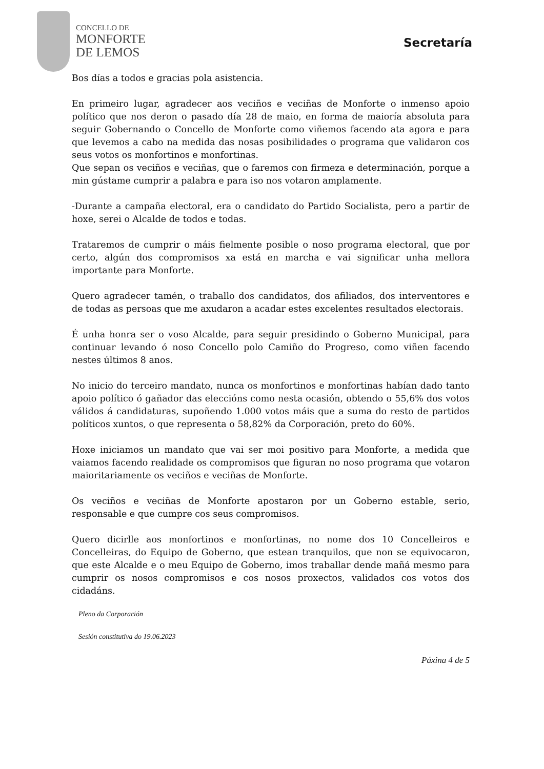CONCELLO DE
MONFORTE
DE LEMOS
Secretaría
Bos días a todos e gracias pola asistencia.
En primeiro lugar, agradecer aos veciños e veciñas de Monforte o inmenso apoio político que nos deron o pasado día 28 de maio, en forma de maioría absoluta para seguir Gobernando o Concello de Monforte como viñemos facendo ata agora e para que levemos a cabo na medida das nosas posibilidades o programa que validaron cos seus votos os monfortinos e monfortinas.
Que sepan os veciños e veciñas, que o faremos con firmeza e determinación, porque a min gústame cumprir a palabra e para iso nos votaron amplamente.
-Durante a campaña electoral, era o candidato do Partido Socialista, pero a partir de hoxe, serei o Alcalde de todos e todas.
Trataremos de cumprir o máis fielmente posible o noso programa electoral, que por certo, algún dos compromisos xa está en marcha e vai significar unha mellora importante para Monforte.
Quero agradecer tamén, o traballo dos candidatos, dos afiliados, dos interventores e de todas as persoas que me axudaron a acadar estes excelentes resultados electorais.
É unha honra ser o voso Alcalde, para seguir presidindo o Goberno Municipal, para continuar levando ó noso Concello polo Camiño do Progreso, como viñen facendo nestes últimos 8 anos.
No inicio do terceiro mandato, nunca os monfortinos e monfortinas habían dado tanto apoio político ó gañador das eleccións como nesta ocasión, obtendo o 55,6% dos votos válidos á candidaturas, supoñendo 1.000 votos máis que a suma do resto de partidos políticos xuntos, o que representa o 58,82% da Corporación, preto do 60%.
Hoxe iniciamos un mandato que vai ser moi positivo para Monforte, a medida que vaiamos facendo realidade os compromisos que figuran no noso programa que votaron maioritariamente os veciños e veciñas de Monforte.
Os veciños e veciñas de Monforte apostaron por un Goberno estable, serio, responsable e que cumpre cos seus compromisos.
Quero dicirlle aos monfortinos e monfortinas, no nome dos 10 Concelleiros e Concelleiras, do Equipo de Goberno, que estean tranquilos, que non se equivocaron, que este Alcalde e o meu Equipo de Goberno, imos traballar dende mañá mesmo para cumprir os nosos compromisos e cos nosos proxectos, validados cos votos dos cidadáns.
Pleno da Corporación
Sesión constitutiva do 19.06.2023
Páxina 4 de 5